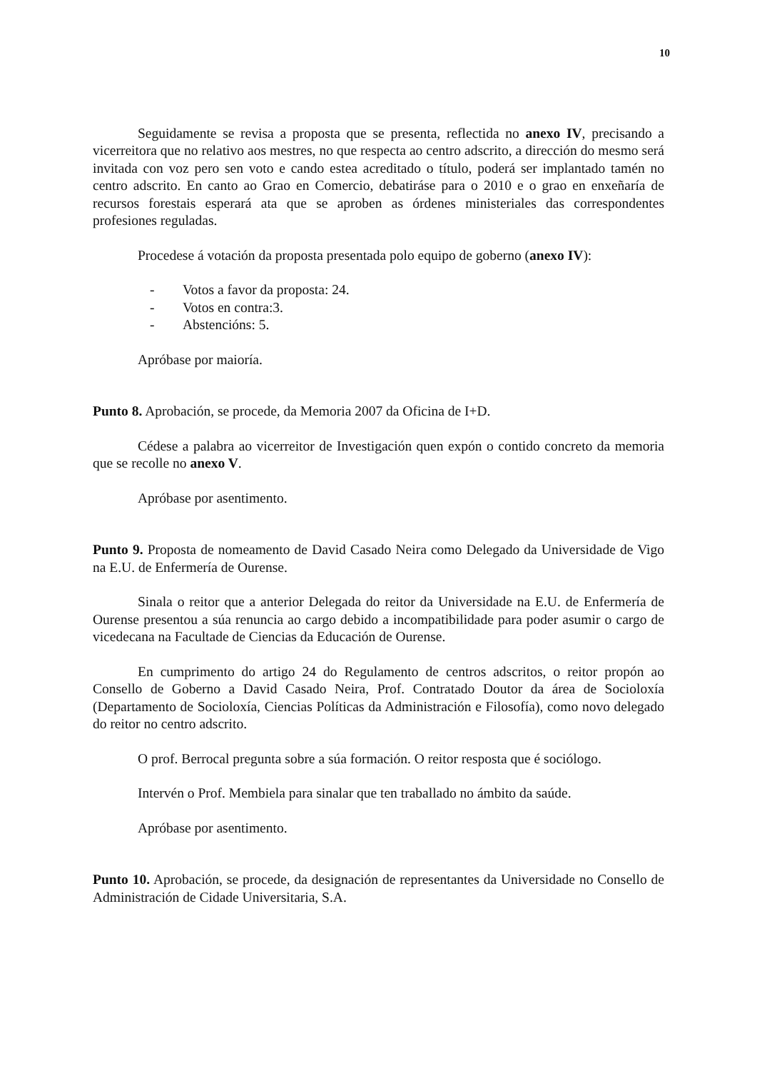10
Seguidamente se revisa a proposta que se presenta, reflectida no anexo IV, precisando a vicerreitora que no relativo aos mestres, no que respecta ao centro adscrito, a dirección do mesmo será invitada con voz pero sen voto e cando estea acreditado o título, poderá ser implantado tamén no centro adscrito. En canto ao Grao en Comercio, debatiráse para o 2010 e o grao en enxeñaría de recursos forestais esperará ata que se aproben as órdenes ministeriales das correspondentes profesiones reguladas.
Procedese á votación da proposta presentada polo equipo de goberno (anexo IV):
- Votos a favor da proposta: 24.
- Votos en contra:3.
- Abstencións: 5.
Apróbase por maioría.
Punto 8. Aprobación, se procede, da Memoria 2007 da Oficina de I+D.
Cédese a palabra ao vicerreitor de Investigación quen expón o contido concreto da memoria que se recolle no anexo V.
Apróbase por asentimento.
Punto 9. Proposta de nomeamento de David Casado Neira como Delegado da Universidade de Vigo na E.U. de Enfermería de Ourense.
Sinala o reitor que a anterior Delegada do reitor da Universidade na E.U. de Enfermería de Ourense presentou a súa renuncia ao cargo debido a incompatibilidade para poder asumir o cargo de vicedecana na Facultade de Ciencias da Educación de Ourense.
En cumprimento do artigo 24 do Regulamento de centros adscritos, o reitor propón ao Consello de Goberno a David Casado Neira, Prof. Contratado Doutor da área de Socioloxía (Departamento de Socioloxía, Ciencias Políticas da Administración e Filosofía), como novo delegado do reitor no centro adscrito.
O prof. Berrocal pregunta sobre a súa formación. O reitor resposta que é sociólogo.
Intervén o Prof. Membiela para sinalar que ten traballado no ámbito da saúde.
Apróbase por asentimento.
Punto 10. Aprobación, se procede, da designación de representantes da Universidade no Consello de Administración de Cidade Universitaria, S.A.